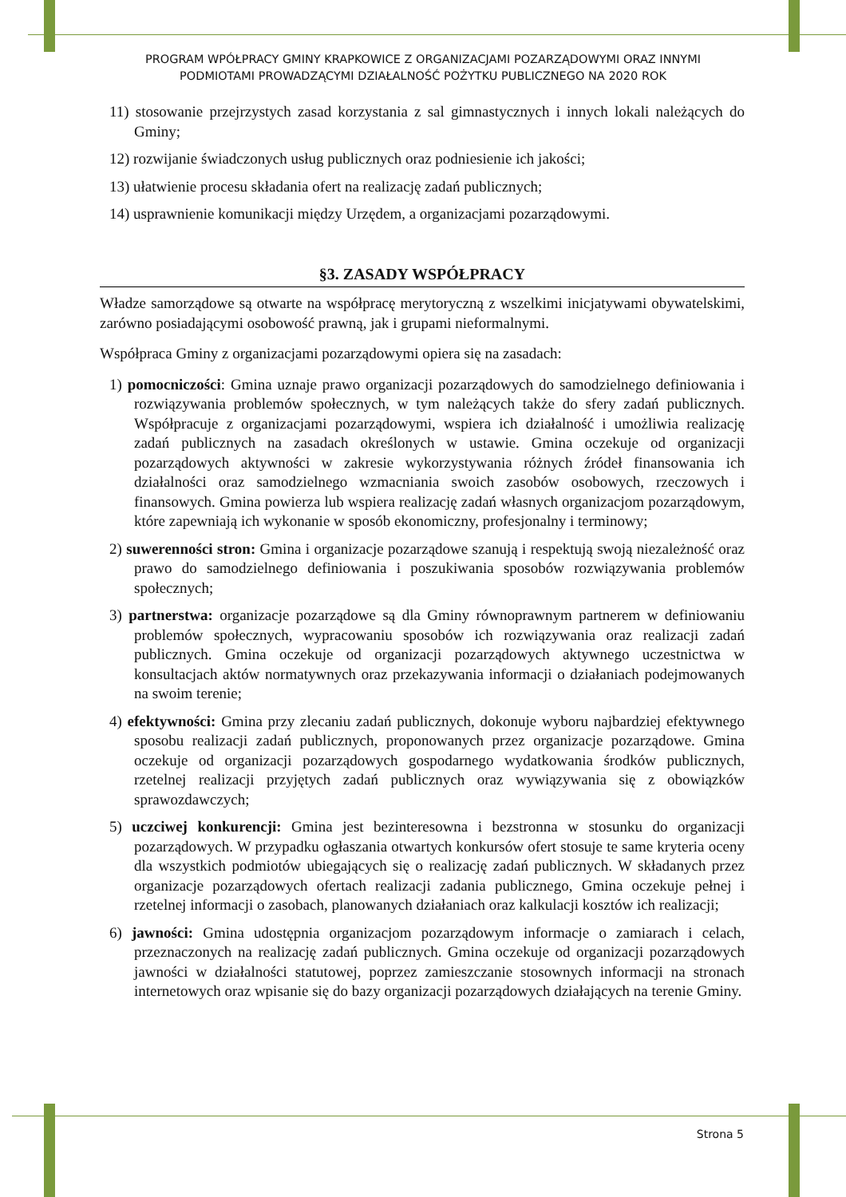PROGRAM WPÓŁPRACY GMINY KRAPKOWICE Z ORGANIZACJAMI POZARZĄDOWYMI ORAZ INNYMI
PODMIOTAMI PROWADZĄCYMI DZIAŁALNOŚĆ POŻYTKU PUBLICZNEGO NA 2020 ROK
11) stosowanie przejrzystych zasad korzystania z sal gimnastycznych i innych lokali należących do Gminy;
12) rozwijanie świadczonych usług publicznych oraz podniesienie ich jakości;
13) ułatwienie procesu składania ofert na realizację zadań publicznych;
14) usprawnienie komunikacji między Urzędem, a organizacjami pozarządowymi.
§3. ZASADY WSPÓŁPRACY
Władze samorządowe są otwarte na współpracę merytoryczną z wszelkimi inicjatywami obywatelskimi, zarówno posiadającymi osobowość prawną, jak i grupami nieformalnymi.
Współpraca Gminy z organizacjami pozarządowymi opiera się na zasadach:
1) pomocniczości: Gmina uznaje prawo organizacji pozarządowych do samodzielnego definiowania i rozwiązywania problemów społecznych, w tym należących także do sfery zadań publicznych. Współpracuje z organizacjami pozarządowymi, wspiera ich działalność i umożliwia realizację zadań publicznych na zasadach określonych w ustawie. Gmina oczekuje od organizacji pozarządowych aktywności w zakresie wykorzystywania różnych źródeł finansowania ich działalności oraz samodzielnego wzmacniania swoich zasobów osobowych, rzeczowych i finansowych. Gmina powierza lub wspiera realizację zadań własnych organizacjom pozarządowym, które zapewniają ich wykonanie w sposób ekonomiczny, profesjonalny i terminowy;
2) suwerenności stron: Gmina i organizacje pozarządowe szanują i respektują swoją niezależność oraz prawo do samodzielnego definiowania i poszukiwania sposobów rozwiązywania problemów społecznych;
3) partnerstwa: organizacje pozarządowe są dla Gminy równoprawnym partnerem w definiowaniu problemów społecznych, wypracowaniu sposobów ich rozwiązywania oraz realizacji zadań publicznych. Gmina oczekuje od organizacji pozarządowych aktywnego uczestnictwa w konsultacjach aktów normatywnych oraz przekazywania informacji o działaniach podejmowanych na swoim terenie;
4) efektywności: Gmina przy zlecaniu zadań publicznych, dokonuje wyboru najbardziej efektywnego sposobu realizacji zadań publicznych, proponowanych przez organizacje pozarządowe. Gmina oczekuje od organizacji pozarządowych gospodarnego wydatkowania środków publicznych, rzetelnej realizacji przyjętych zadań publicznych oraz wywiązywania się z obowiązków sprawozdawczych;
5) uczciwej konkurencji: Gmina jest bezinteresowna i bezstronna w stosunku do organizacji pozarządowych. W przypadku ogłaszania otwartych konkursów ofert stosuje te same kryteria oceny dla wszystkich podmiotów ubiegających się o realizację zadań publicznych. W składanych przez organizacje pozarządowych ofertach realizacji zadania publicznego, Gmina oczekuje pełnej i rzetelnej informacji o zasobach, planowanych działaniach oraz kalkulacji kosztów ich realizacji;
6) jawności: Gmina udostępnia organizacjom pozarządowym informacje o zamiarach i celach, przeznaczonych na realizację zadań publicznych. Gmina oczekuje od organizacji pozarządowych jawności w działalności statutowej, poprzez zamieszczanie stosownych informacji na stronach internetowych oraz wpisanie się do bazy organizacji pozarządowych działających na terenie Gminy.
Strona 5